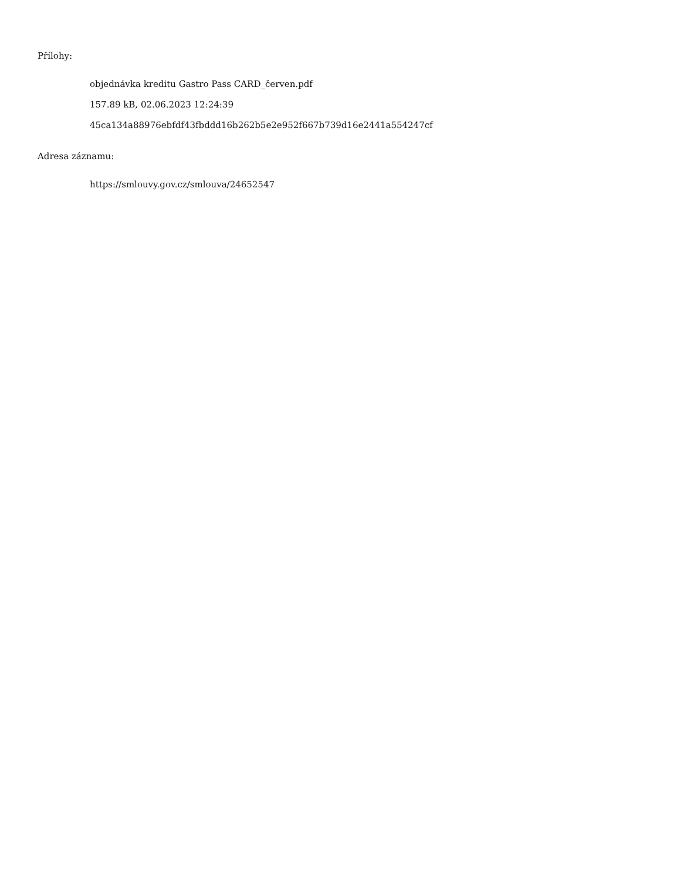Přílohy:
objednávka kreditu Gastro Pass CARD_červen.pdf
157.89 kB, 02.06.2023 12:24:39
45ca134a88976ebfdf43fbddd16b262b5e2e952f667b739d16e2441a554247cf
Adresa záznamu:
https://smlouvy.gov.cz/smlouva/24652547